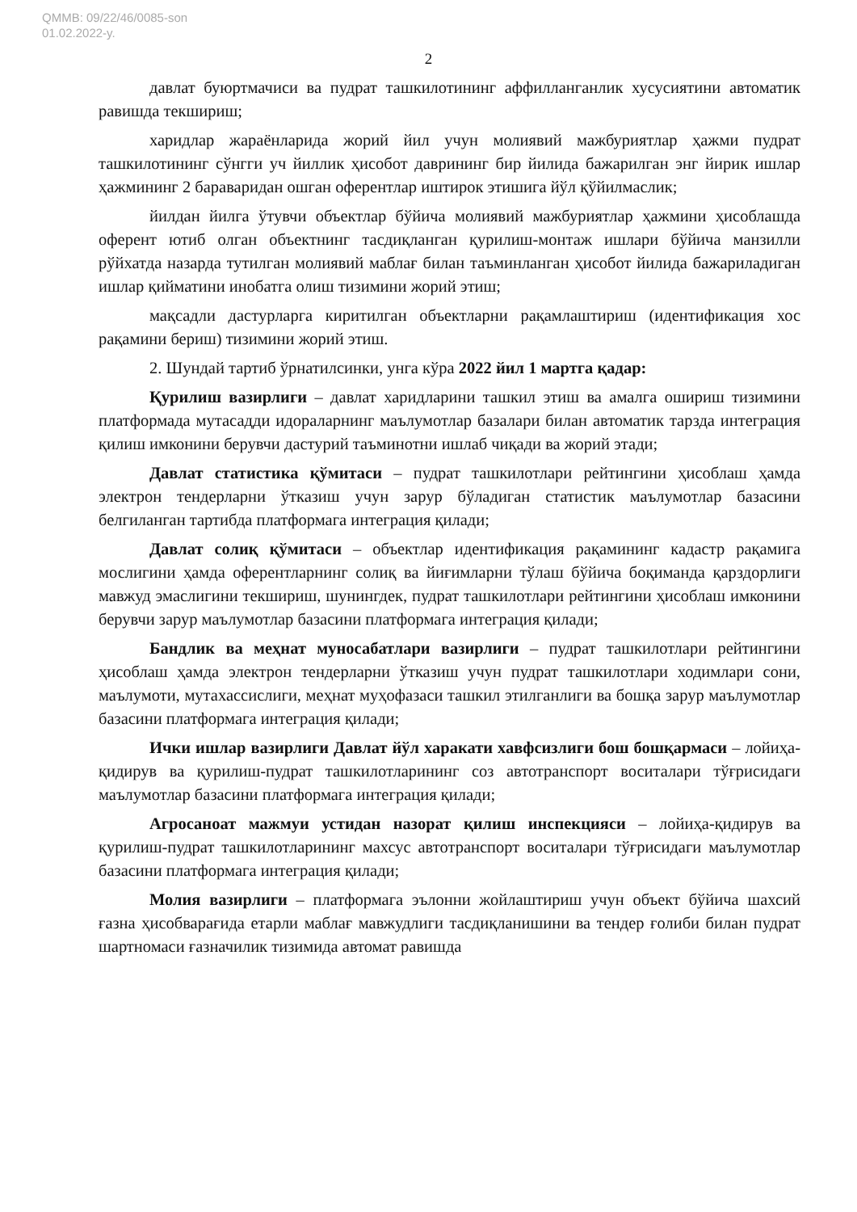QMMB: 09/22/46/0085-son
01.02.2022-y.
2
давлат буюртмачиси ва пудрат ташкилотининг аффилланганлик хусусиятини автоматик равишда текшириш;
харидлар жараёнларида жорий йил учун молиявий мажбуриятлар ҳажми пудрат ташкилотининг сўнгги уч йиллик ҳисобот даврининг бир йилида бажарилган энг йирик ишлар ҳажмининг 2 бараваридан ошган оферентлар иштирок этишига йўл қўйилмаслик;
йилдан йилга ўтувчи объектлар бўйича молиявий мажбуриятлар ҳажмини ҳисоблашда оферент ютиб олган объектнинг тасдиқланган қурилиш-монтаж ишлари бўйича манзилли рўйхатда назарда тутилган молиявий маблағ билан таъминланган ҳисобот йилида бажариладиган ишлар қийматини инобатга олиш тизимини жорий этиш;
мақсадли дастурларга киритилган объектларни рақамлаштириш (идентификация хос рақамини бериш) тизимини жорий этиш.
2. Шундай тартиб ўрнатилсинки, унга кўра 2022 йил 1 мартга қадар:
Қурилиш вазирлиги – давлат харидларини ташкил этиш ва амалга ошириш тизимини платформада мутасадди идораларнинг маълумотлар базалари билан автоматик тарзда интеграция қилиш имконини берувчи дастурий таъминотни ишлаб чиқади ва жорий этади;
Давлат статистика қўмитаси – пудрат ташкилотлари рейтингини ҳисоблаш ҳамда электрон тендерларни ўтказиш учун зарур бўладиган статистик маълумотлар базасини белгиланган тартибда платформага интеграция қилади;
Давлат солиқ қўмитаси – объектлар идентификация рақамининг кадастр рақамига мослигини ҳамда оферентларнинг солиқ ва йиғимларни тўлаш бўйича боқиманда қарздорлиги мавжуд эмаслигини текшириш, шунингдек, пудрат ташкилотлари рейтингини ҳисоблаш имконини берувчи зарур маълумотлар базасини платформага интеграция қилади;
Бандлик ва меҳнат муносабатлари вазирлиги – пудрат ташкилотлари рейтингини ҳисоблаш ҳамда электрон тендерларни ўтказиш учун пудрат ташкилотлари ходимлари сони, маълумоти, мутахассислиги, меҳнат муҳофазаси ташкил этилганлиги ва бошқа зарур маълумотлар базасини платформага интеграция қилади;
Ички ишлар вазирлиги Давлат йўл харакати хавфсизлиги бош бошқармаси – лойиҳа-қидирув ва қурилиш-пудрат ташкилотларининг соз автотранспорт воситалари тўғрисидаги маълумотлар базасини платформага интеграция қилади;
Агросаноат мажмуи устидан назорат қилиш инспекцияси – лойиҳа-қидирув ва қурилиш-пудрат ташкилотларининг махсус автотранспорт воситалари тўғрисидаги маълумотлар базасини платформага интеграция қилади;
Молия вазирлиги – платформага эълонни жойлаштириш учун объект бўйича шахсий ғазна ҳисобварағида етарли маблағ мавжудлиги тасдиқланишини ва тендер ғолиби билан пудрат шартномаси ғазначилик тизимида автомат равишда